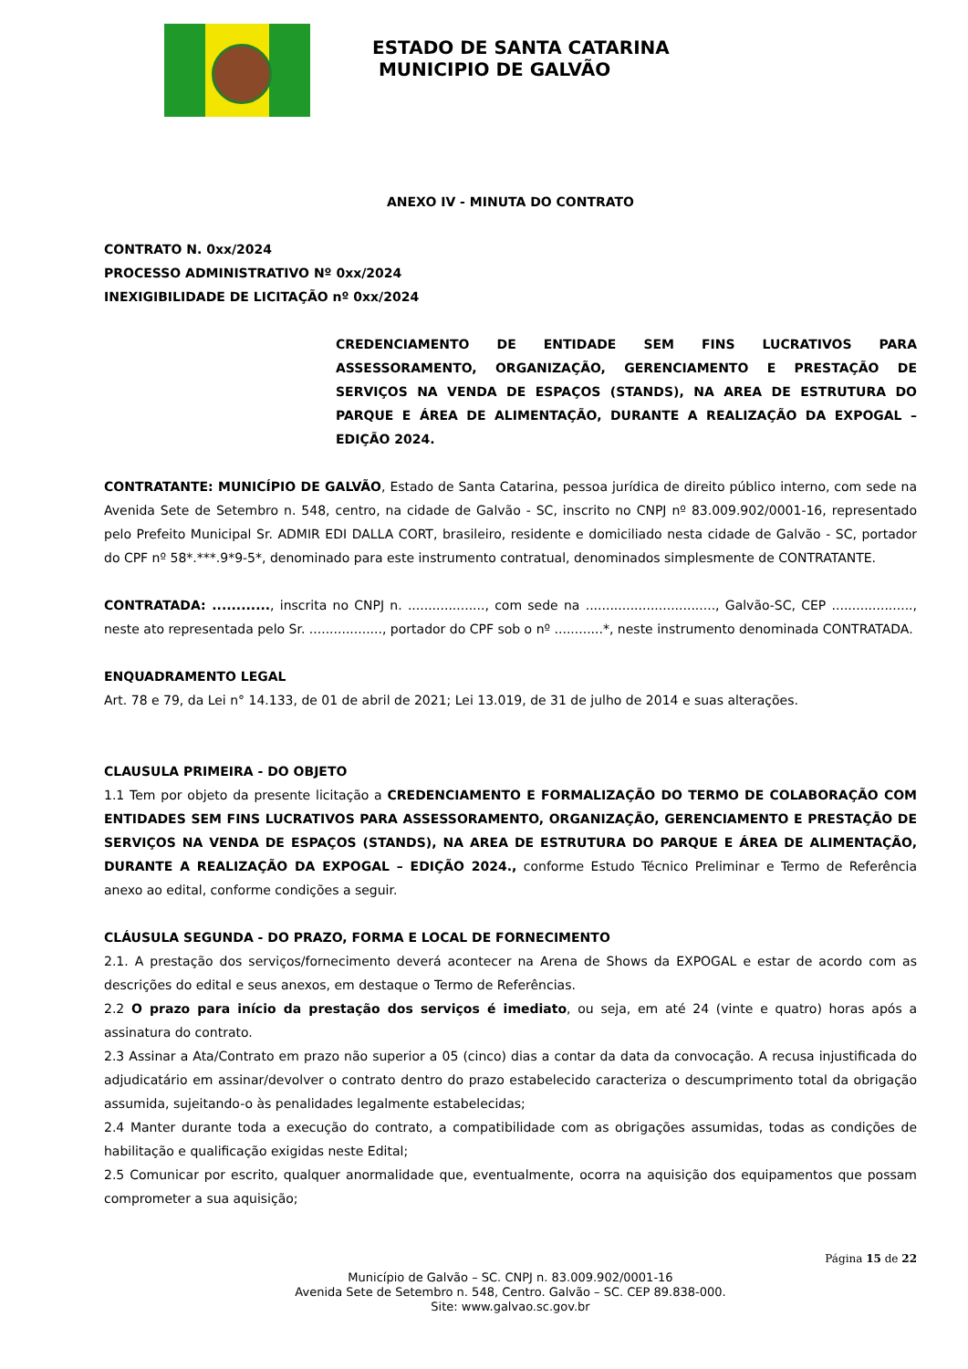ESTADO DE SANTA CATARINA
MUNICIPIO DE GALVÃO
ANEXO IV - MINUTA DO CONTRATO
CONTRATO N. 0xx/2024
PROCESSO ADMINISTRATIVO Nº 0xx/2024
INEXIGIBILIDADE DE LICITAÇÃO nº 0xx/2024
CREDENCIAMENTO DE ENTIDADE SEM FINS LUCRATIVOS PARA ASSESSORAMENTO, ORGANIZAÇÃO, GERENCIAMENTO E PRESTAÇÃO DE SERVIÇOS NA VENDA DE ESPAÇOS (STANDS), NA AREA DE ESTRUTURA DO PARQUE E ÁREA DE ALIMENTAÇÃO, DURANTE A REALIZAÇÃO DA EXPOGAL – EDIÇÃO 2024.
CONTRATANTE: MUNICÍPIO DE GALVÃO, Estado de Santa Catarina, pessoa jurídica de direito público interno, com sede na Avenida Sete de Setembro n. 548, centro, na cidade de Galvão - SC, inscrito no CNPJ nº 83.009.902/0001-16, representado pelo Prefeito Municipal Sr. ADMIR EDI DALLA CORT, brasileiro, residente e domiciliado nesta cidade de Galvão - SC, portador do CPF nº 58*.***.9*9-5*, denominado para este instrumento contratual, denominados simplesmente de CONTRATANTE.
CONTRATADA: ............, inscrita no CNPJ n. ..................., com sede na ................................, Galvão-SC, CEP ...................., neste ato representada pelo Sr. .................., portador do CPF sob o nº ............*, neste instrumento denominada CONTRATADA.
ENQUADRAMENTO LEGAL
Art. 78 e 79, da Lei n° 14.133, de 01 de abril de 2021; Lei 13.019, de 31 de julho de 2014 e suas alterações.
CLAUSULA PRIMEIRA - DO OBJETO
1.1 Tem por objeto da presente licitação a CREDENCIAMENTO E FORMALIZAÇÃO DO TERMO DE COLABORAÇÃO COM ENTIDADES SEM FINS LUCRATIVOS PARA ASSESSORAMENTO, ORGANIZAÇÃO, GERENCIAMENTO E PRESTAÇÃO DE SERVIÇOS NA VENDA DE ESPAÇOS (STANDS), NA AREA DE ESTRUTURA DO PARQUE E ÁREA DE ALIMENTAÇÃO, DURANTE A REALIZAÇÃO DA EXPOGAL – EDIÇÃO 2024., conforme Estudo Técnico Preliminar e Termo de Referência anexo ao edital, conforme condições a seguir.
CLÁUSULA SEGUNDA - DO PRAZO, FORMA E LOCAL DE FORNECIMENTO
2.1. A prestação dos serviços/fornecimento deverá acontecer na Arena de Shows da EXPOGAL e estar de acordo com as descrições do edital e seus anexos, em destaque o Termo de Referências.
2.2 O prazo para início da prestação dos serviços é imediato, ou seja, em até 24 (vinte e quatro) horas após a assinatura do contrato.
2.3 Assinar a Ata/Contrato em prazo não superior a 05 (cinco) dias a contar da data da convocação. A recusa injustificada do adjudicatário em assinar/devolver o contrato dentro do prazo estabelecido caracteriza o descumprimento total da obrigação assumida, sujeitando-o às penalidades legalmente estabelecidas;
2.4 Manter durante toda a execução do contrato, a compatibilidade com as obrigações assumidas, todas as condições de habilitação e qualificação exigidas neste Edital;
2.5 Comunicar por escrito, qualquer anormalidade que, eventualmente, ocorra na aquisição dos equipamentos que possam comprometer a sua aquisição;
Página 15 de 22
Município de Galvão – SC. CNPJ n. 83.009.902/0001-16
Avenida Sete de Setembro n. 548, Centro. Galvão – SC. CEP 89.838-000.
Site: www.galvao.sc.gov.br